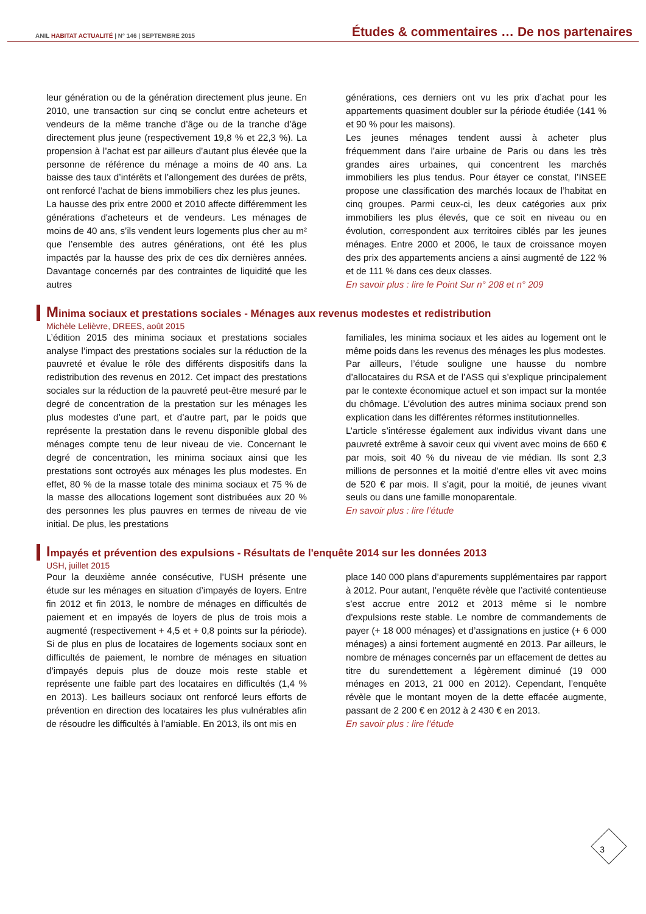ANIL HABITAT ACTUALITÉ | N° 146 | SEPTEMBRE 2015
Études & commentaires … De nos partenaires
leur génération ou de la génération directement plus jeune. En 2010, une transaction sur cinq se conclut entre acheteurs et vendeurs de la même tranche d’âge ou de la tranche d’âge directement plus jeune (respectivement 19,8 % et 22,3 %). La propension à l’achat est par ailleurs d’autant plus élevée que la personne de référence du ménage a moins de 40 ans. La baisse des taux d’intérêts et l’allongement des durées de prêts, ont renforcé l’achat de biens immobiliers chez les plus jeunes.
La hausse des prix entre 2000 et 2010 affecte différemment les générations d'acheteurs et de vendeurs. Les ménages de moins de 40 ans, s’ils vendent leurs logements plus cher au m² que l’ensemble des autres générations, ont été les plus impactés par la hausse des prix de ces dix dernières années. Davantage concernés par des contraintes de liquidité que les autres
générations, ces derniers ont vu les prix d’achat pour les appartements quasiment doubler sur la période étudiée (141 % et 90 % pour les maisons).
Les jeunes ménages tendent aussi à acheter plus fréquemment dans l’aire urbaine de Paris ou dans les très grandes aires urbaines, qui concentrent les marchés immobiliers les plus tendus. Pour étayer ce constat, l’INSEE propose une classification des marchés locaux de l’habitat en cinq groupes. Parmi ceux-ci, les deux catégories aux prix immobiliers les plus élevés, que ce soit en niveau ou en évolution, correspondent aux territoires ciblés par les jeunes ménages. Entre 2000 et 2006, le taux de croissance moyen des prix des appartements anciens a ainsi augmenté de 122 % et de 111 % dans ces deux classes.
En savoir plus : lire le Point Sur n° 208 et n° 209
Minima sociaux et prestations sociales - Ménages aux revenus modestes et redistribution
Michèle Lelièvre, DREES, août 2015
L’édition 2015 des minima sociaux et prestations sociales analyse l’impact des prestations sociales sur la réduction de la pauvreté et évalue le rôle des différents dispositifs dans la redistribution des revenus en 2012. Cet impact des prestations sociales sur la réduction de la pauvreté peut-être mesuré par le degré de concentration de la prestation sur les ménages les plus modestes d’une part, et d’autre part, par le poids que représente la prestation dans le revenu disponible global des ménages compte tenu de leur niveau de vie. Concernant le degré de concentration, les minima sociaux ainsi que les prestations sont octroyés aux ménages les plus modestes. En effet, 80 % de la masse totale des minima sociaux et 75 % de la masse des allocations logement sont distribuées aux 20 % des personnes les plus pauvres en termes de niveau de vie initial. De plus, les prestations
familiales, les minima sociaux et les aides au logement ont le même poids dans les revenus des ménages les plus modestes.
Par ailleurs, l’étude souligne une hausse du nombre d’allocataires du RSA et de l’ASS qui s’explique principalement par le contexte économique actuel et son impact sur la montée du chômage. L’évolution des autres minima sociaux prend son explication dans les différentes réformes institutionnelles.
L’article s’intéresse également aux individus vivant dans une pauvreté extrême à savoir ceux qui vivent avec moins de 660 € par mois, soit 40 % du niveau de vie médian. Ils sont 2,3 millions de personnes et la moitié d’entre elles vit avec moins de 520 € par mois. Il s’agit, pour la moitié, de jeunes vivant seuls ou dans une famille monoparentale.
En savoir plus : lire l’étude
Impayés et prévention des expulsions - Résultats de l'enquête 2014 sur les données 2013
USH, juillet 2015
Pour la deuxième année consécutive, l’USH présente une étude sur les ménages en situation d’impayés de loyers. Entre fin 2012 et fin 2013, le nombre de ménages en difficultés de paiement et en impayés de loyers de plus de trois mois a augmenté (respectivement + 4,5 et + 0,8 points sur la période). Si de plus en plus de locataires de logements sociaux sont en difficultés de paiement, le nombre de ménages en situation d’impayés depuis plus de douze mois reste stable et représente une faible part des locataires en difficultés (1,4 % en 2013). Les bailleurs sociaux ont renforcé leurs efforts de prévention en direction des locataires les plus vulnérables afin de résoudre les difficultés à l’amiable. En 2013, ils ont mis en
place 140 000 plans d’apurements supplémentaires par rapport à 2012. Pour autant, l’enquête révèle que l’activité contentieuse s'est accrue entre 2012 et 2013 même si le nombre d'expulsions reste stable. Le nombre de commandements de payer (+ 18 000 ménages) et d’assignations en justice (+ 6 000 ménages) a ainsi fortement augmenté en 2013. Par ailleurs, le nombre de ménages concernés par un effacement de dettes au titre du surendettement a légèrement diminué (19 000 ménages en 2013, 21 000 en 2012). Cependant, l’enquête révèle que le montant moyen de la dette effacée augmente, passant de 2 200 € en 2012 à 2 430 € en 2013.
En savoir plus : lire l’étude
3